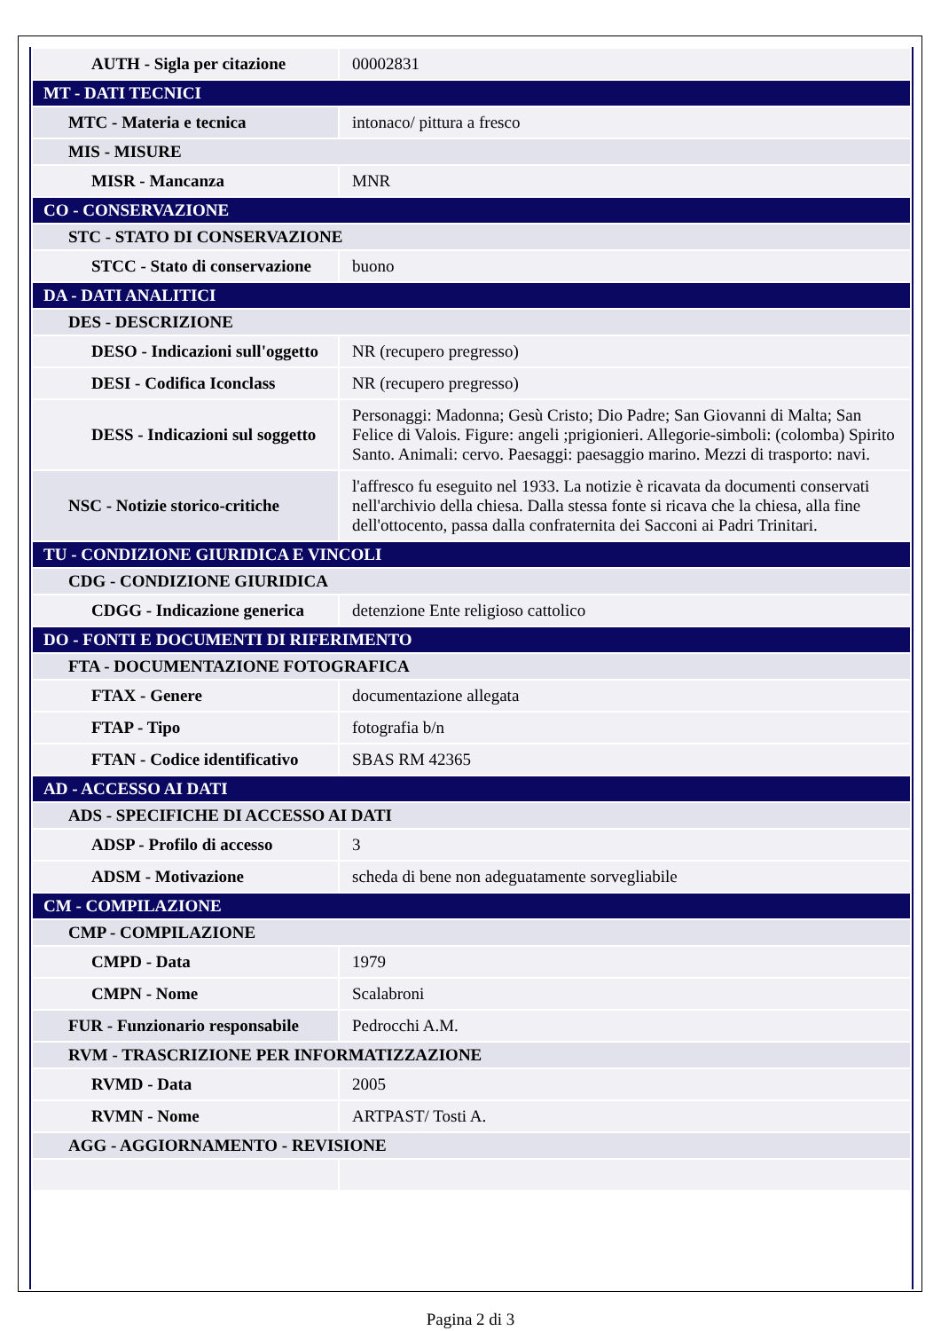| AUTH - Sigla per citazione | 00002831 |
| MT - DATI TECNICI | |
| MTC - Materia e tecnica | intonaco/ pittura a fresco |
| MIS - MISURE | |
| MISR - Mancanza | MNR |
| CO - CONSERVAZIONE | |
| STC - STATO DI CONSERVAZIONE | |
| STCC - Stato di conservazione | buono |
| DA - DATI ANALITICI | |
| DES - DESCRIZIONE | |
| DESO - Indicazioni sull'oggetto | NR (recupero pregresso) |
| DESI - Codifica Iconclass | NR (recupero pregresso) |
| DESS - Indicazioni sul soggetto | Personaggi: Madonna; Gesù Cristo; Dio Padre; San Giovanni di Malta; San Felice di Valois. Figure: angeli ;prigionieri. Allegorie-simboli: (colomba) Spirito Santo. Animali: cervo. Paesaggi: paesaggio marino. Mezzi di trasporto: navi. |
| NSC - Notizie storico-critiche | l'affresco fu eseguito nel 1933. La notizie è ricavata da documenti conservati nell'archivio della chiesa. Dalla stessa fonte si ricava che la chiesa, alla fine dell'ottocento, passa dalla confraternita dei Sacconi ai Padri Trinitari. |
| TU - CONDIZIONE GIURIDICA E VINCOLI | |
| CDG - CONDIZIONE GIURIDICA | |
| CDGG - Indicazione generica | detenzione Ente religioso cattolico |
| DO - FONTI E DOCUMENTI DI RIFERIMENTO | |
| FTA - DOCUMENTAZIONE FOTOGRAFICA | |
| FTAX - Genere | documentazione allegata |
| FTAP - Tipo | fotografia b/n |
| FTAN - Codice identificativo | SBAS RM 42365 |
| AD - ACCESSO AI DATI | |
| ADS - SPECIFICHE DI ACCESSO AI DATI | |
| ADSP - Profilo di accesso | 3 |
| ADSM - Motivazione | scheda di bene non adeguatamente sorvegliabile |
| CM - COMPILAZIONE | |
| CMP - COMPILAZIONE | |
| CMPD - Data | 1979 |
| CMPN - Nome | Scalabroni |
| FUR - Funzionario responsabile | Pedrocchi A.M. |
| RVM - TRASCRIZIONE PER INFORMATIZZAZIONE | |
| RVMD - Data | 2005 |
| RVMN - Nome | ARTPAST/ Tosti A. |
| AGG - AGGIORNAMENTO - REVISIONE | |
Pagina 2 di 3